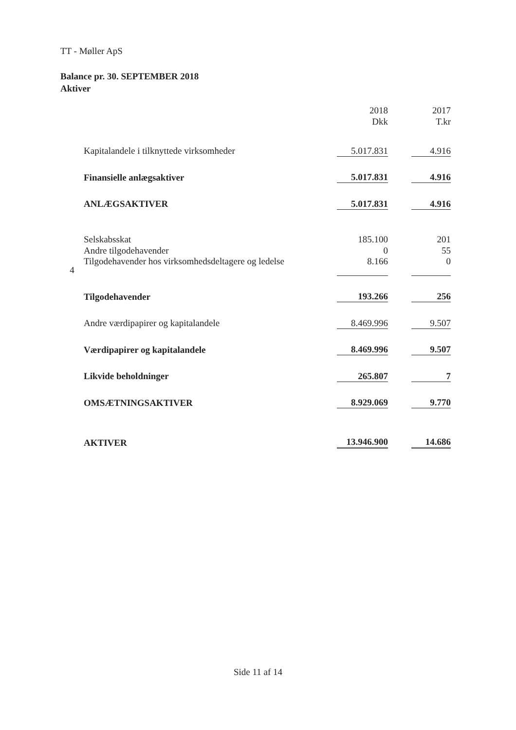TT - Møller ApS
Balance pr. 30. SEPTEMBER 2018
Aktiver
| | | 2018 | | 2017 |
| | | Dkk | | T.kr |
| | Kapitalandele i tilknyttede virksomheder | 5.017.831 | | 4.916 |
| | Finansielle anlægsaktiver | 5.017.831 | | 4.916 |
| | ANLÆGSAKTIVER | 5.017.831 | | 4.916 |
| | Selskabsskat | 185.100 | | 201 |
| | Andre tilgodehavender | 0 | | 55 |
| 4 | Tilgodehavender hos virksomhedsdeltagere og ledelse | 8.166 | | 0 |
| | Tilgodehavender | 193.266 | | 256 |
| | Andre værdipapirer og kapitalandele | 8.469.996 | | 9.507 |
| | Værdipapirer og kapitalandele | 8.469.996 | | 9.507 |
| | Likvide beholdninger | 265.807 | | 7 |
| | OMSÆTNINGSAKTIVER | 8.929.069 | | 9.770 |
| | AKTIVER | 13.946.900 | | 14.686 |
Side 11 af 14